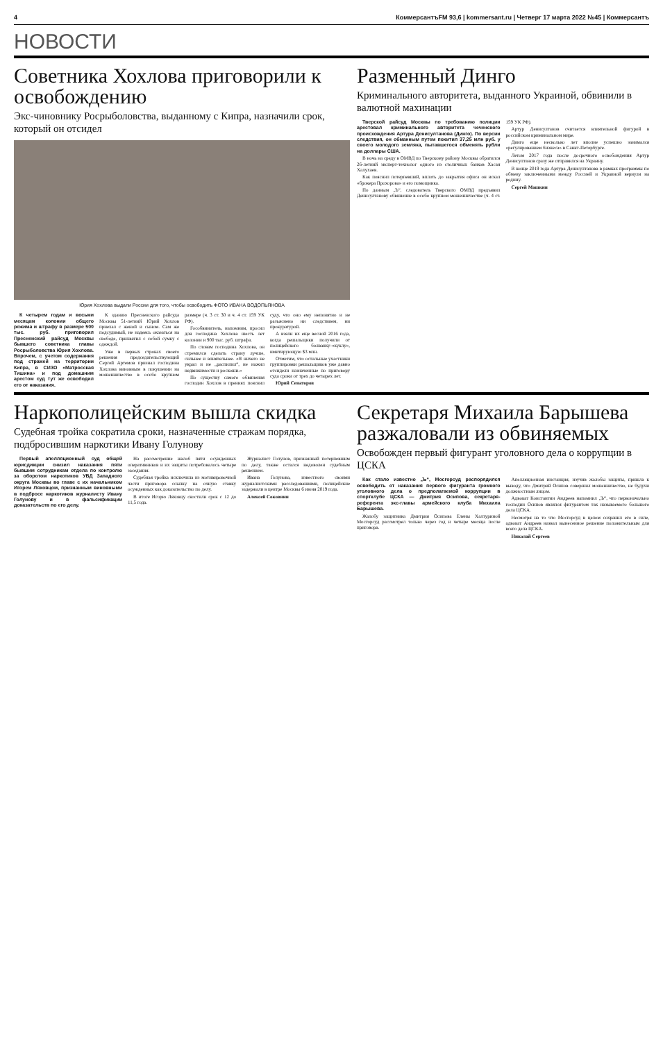4 КоммерсантъFM 93,6 | kommersant.ru | Четверг 17 марта 2022 №45 | Коммерсантъ
НОВОСТИ
Советника Хохлова приговорили к освобождению
Экс-чиновнику Росрыболовства, выданному с Кипра, назначили срок, который он отсидел
Юрия Хохлова выдали России для того, чтобы освободить ФОТО ИВАНА ВОДОПЬЯНОВА
К четырем годам и восьми месяцам колонии общего режима и штрафу в размере 500 тыс. руб. приговорил Пресненский райсуд Москвы бывшего советника главы Росрыболовства Юрия Хохлова. Впрочем, с учетом содержания под стражей на территории Кипра, в СИЗО «Матросская Тишина» и под домашним арестом суд тут же освободил его от наказания.
К зданию Пресненского райсуда Москвы 51-летний Юрий Хохлов приехал с женой и сыном. Сам же подсудимый, не надеясь оказаться на свободе, прихватил с собой сумку с одеждой.
Уже в первых строках своего решения председательствующий Сергей Артемов признал господина Хохлова виновным в покушении на мошенничество в особо крупном размере (ч. 3 ст. 30 и ч. 4 ст. 159 УК РФ).
Гособвинитель, напомним, просил для господина Хохлова шесть лет колонии и 900 тыс. руб. штрафа.
По словам господина Хохлова, он стремился сделать страну лучше, сильнее и влиятельнее. «Я ничего не украл и не „распилил“, не нажил недвижимости и роскоши.»
По существу самого обвинения господин Хохлов в прениях пояснил суду, что оно ему непонятно и не разъяснено ни следствием, ни прокуратурой.
А взяли их еще весной 2016 года, когда решальщики получили от полицейского болванку-«куклу», имитирующую $3 млн.
Отметим, что остальные участники группировки решальщиков уже давно отсидели назначенные по приговору суда сроки от трех до четырех лет.
Юрий Сенаторов
Разменный Динго
Криминального авторитета, выданного Украиной, обвинили в валютной махинации
Тверской райсуд Москвы по требованию полиции арестовал криминального авторитета чеченского происхождения Артура Денисултанова (Динго). По версии следствия, он обманным путем похитил 37,25 млн руб. у своего молодого земляка, пытавшегося обменять рубли на доллары США.
В ночь на среду в ОМВД по Тверскому району Москвы обратился 26-летний эксперт-технолог одного из столичных банков Хасан Халухаев.
Как пояснил потерпевший, вплоть до закрытия офиса он искал «брокера Прохорова» и его помощника.
По данным „Ъ“, следователь Тверского ОМВД предъявил Денисултанову обвинение в особо крупном мошенничестве (ч. 4 ст. 159 УК РФ).
Артур Денисултанов считается влиятельной фигурой в российском криминальном мире.
Динго еще несколько лет вполне успешно занимался «регулированием бизнеса» в Санкт-Петербурге.
Летом 2017 года после досрочного освобождения Артур Денисултанов сразу же отправился на Украину.
В конце 2019 года Артура Денисултанова в рамках программы по обмену заключенными между Россией и Украиной вернули на родину.
Сергей Машкин
Наркополицейским вышла скидка
Судебная тройка сократила сроки, назначенные стражам порядка, подбросившим наркотики Ивану Голунову
Первый апелляционный суд общей юрисдикции снизил наказания пяти бывшим сотрудникам отдела по контролю за оборотом наркотиков УВД Западного округа Москвы во главе с их начальником Игорем Ляховцом, признанным виновными в подбросе наркотиков журналисту Ивану Голунову и в фальсификации доказательств по его делу.
На рассмотрение жалоб пяти осужденных оперативников и их защиты потребовалось четыре заседания.
Судебная тройка исключила из мотивировочной части приговора ссылку на очную ставку осужденных как доказательство по делу.
В итоге Игорю Ляховцу скостили срок с 12 до 11,5 года.
Журналист Голунов, признанный потерпевшим по делу, также остался недоволен судебным решением.
Ивана Голунова, известного своими журналистскими расследованиями, полицейские задержали в центре Москвы 6 июня 2019 года.
Алексей Соковнин
Секретаря Михаила Барышева разжаловали из обвиняемых
Освобожден первый фигурант уголовного дела о коррупции в ЦСКА
Как стало известно „Ъ“, Мосгорсуд распорядился освободить от наказания первого фигуранта громкого уголовного дела о предполагаемой коррупции в спортклубе ЦСКА — Дмитрия Осипова, секретаря-референта экс-главы армейского клуба Михаила Барышева.
Жалобу защитника Дмитрия Осипова Елены Халтуриной Мосгорсуд рассмотрел только через год и четыре месяца после приговора.
Апелляционная инстанция, изучив жалобы защиты, пришла к выводу, что Дмитрий Осипов совершил мошенничество, не будучи должностным лицом.
Адвокат Константин Андреев напомнил „Ъ“, что первоначально господин Осипов являлся фигурантом так называемого большого дела ЦСКА.
Несмотря на то что Мосгорсуд в целом сохранил его в силе, адвокат Андреев назвал вынесенное решение положительным для всего дела ЦСКА.
Николай Сергеев